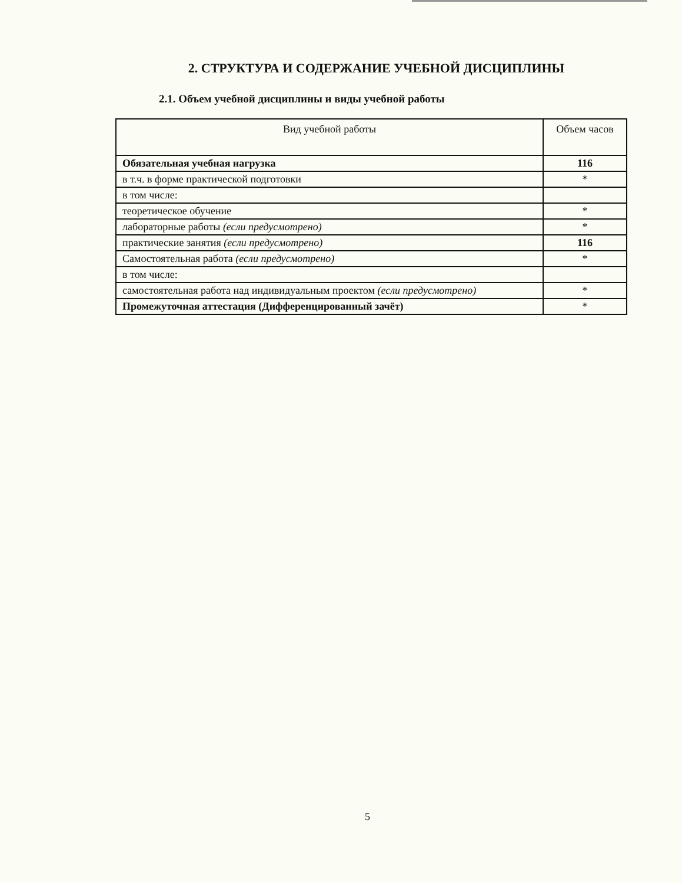2. СТРУКТУРА И СОДЕРЖАНИЕ УЧЕБНОЙ ДИСЦИПЛИНЫ
2.1. Объем учебной дисциплины и виды учебной работы
| Вид учебной работы | Объем часов |
| --- | --- |
| Обязательная учебная нагрузка | 116 |
| в т.ч. в форме практической подготовки | * |
| в том числе: | |
| теоретическое обучение | * |
| лабораторные работы (если предусмотрено) | * |
| практические занятия (если предусмотрено) | 116 |
| Самостоятельная работа (если предусмотрено) | * |
| в том числе: | |
| самостоятельная работа над индивидуальным проектом (если предусмотрено) | * |
| Промежуточная аттестация (Дифференцированный зачёт) | * |
5